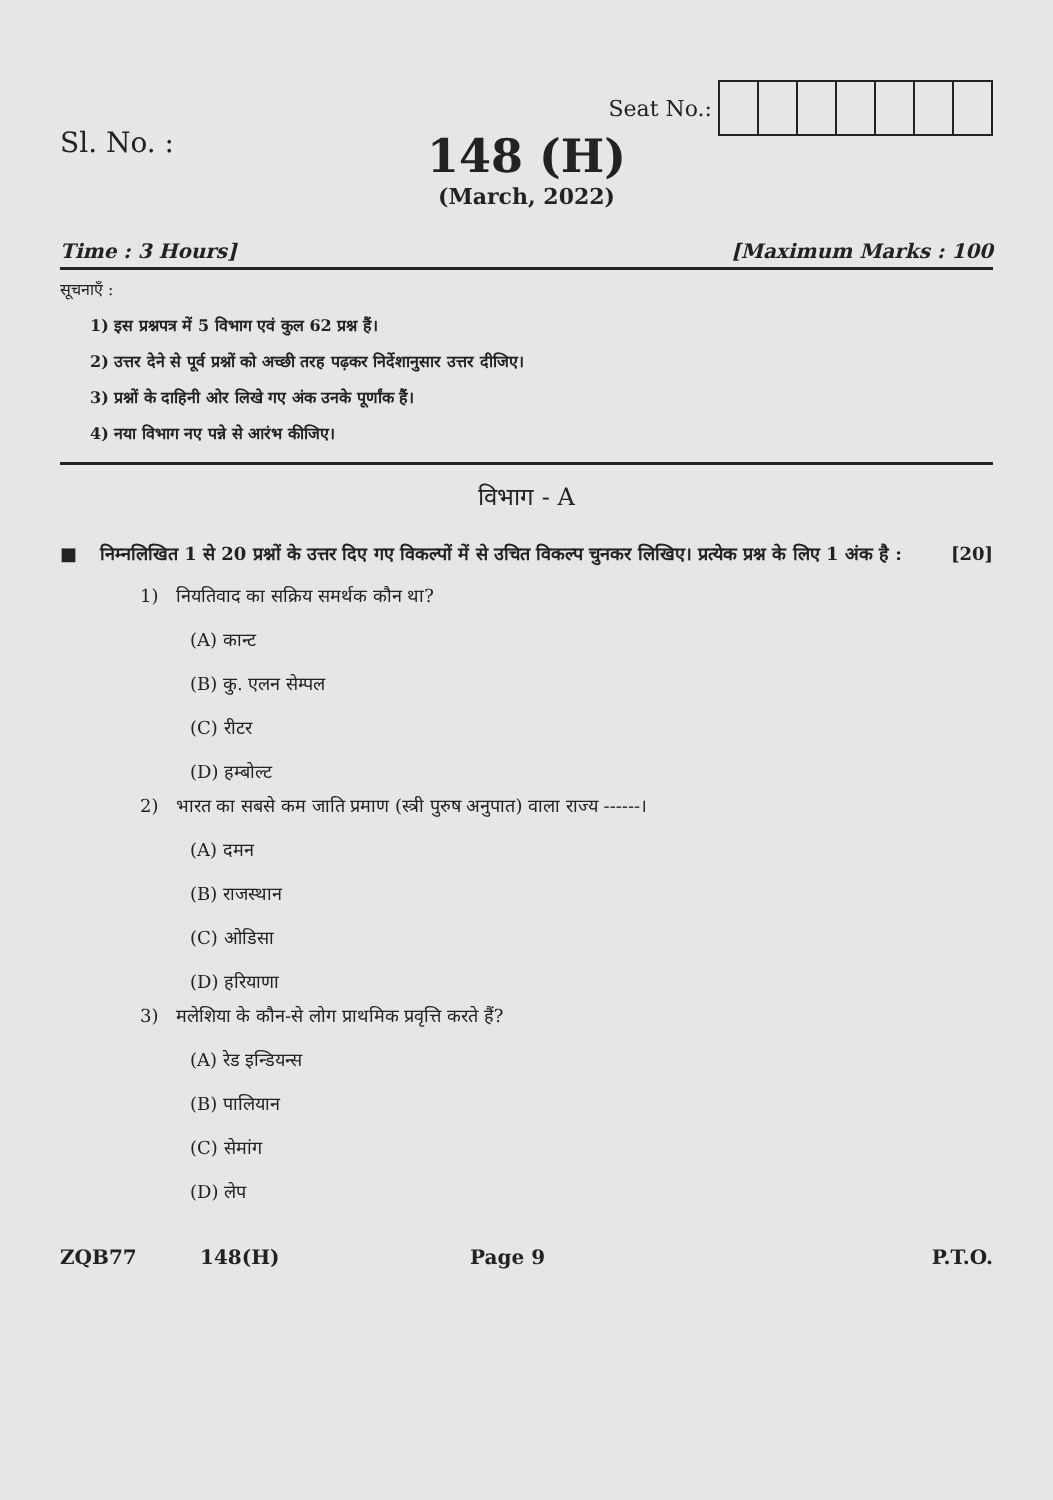Seat No.:
Sl. No. :
148 (H)
(March, 2022)
Time : 3 Hours] [Maximum Marks : 100
सूचनाएँ :
1) इस प्रश्नपत्र में 5 विभाग एवं कुल 62 प्रश्न हैं।
2) उत्तर देने से पूर्व प्रश्नों को अच्छी तरह पढ़कर निर्देशानुसार उत्तर दीजिए।
3) प्रश्नों के दाहिनी ओर लिखे गए अंक उनके पूर्णांक हैं।
4) नया विभाग नए पन्ने से आरंभ कीजिए।
विभाग - A
■ निम्नलिखित 1 से 20 प्रश्नों के उत्तर दिए गए विकल्पों में से उचित विकल्प चुनकर लिखिए। प्रत्येक प्रश्न के लिए 1 अंक है : [20]
1) नियतिवाद का सक्रिय समर्थक कौन था?
(A) कान्ट
(B) कु. एलन सेम्पल
(C) रीटर
(D) हम्बोल्ट
2) भारत का सबसे कम जाति प्रमाण (स्त्री पुरुष अनुपात) वाला राज्य ------।
(A) दमन
(B) राजस्थान
(C) ओडिसा
(D) हरियाणा
3) मलेशिया के कौन-से लोग प्राथमिक प्रवृत्ति करते हैं?
(A) रेड इन्डियन्स
(B) पालियान
(C) सेमांग
(D) लेप
ZQB77 148(H) Page 9 P.T.O.